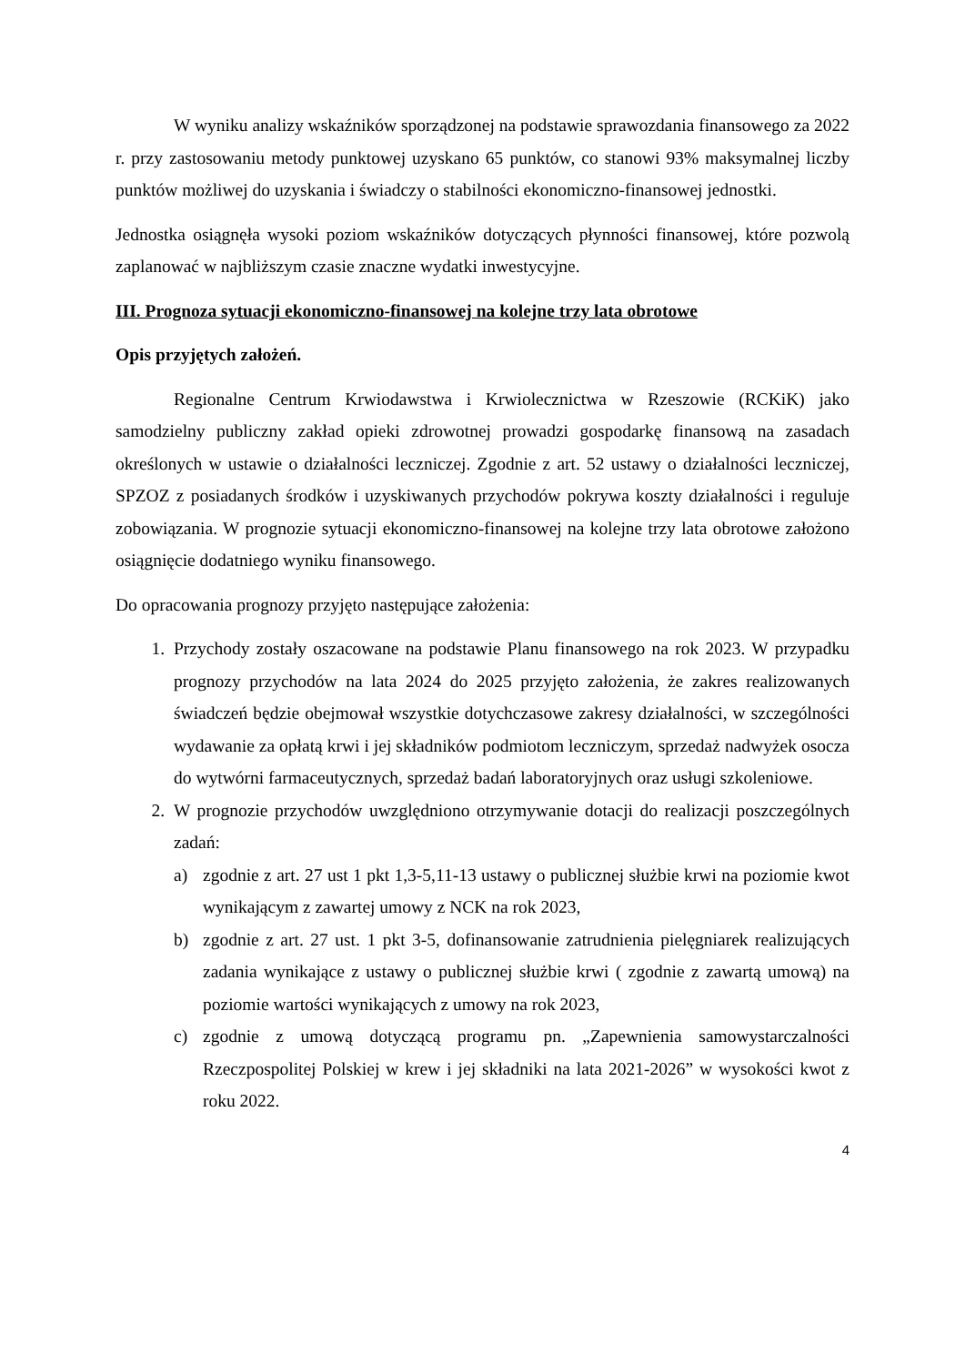W wyniku analizy wskaźników sporządzonej na podstawie sprawozdania finansowego za 2022 r. przy zastosowaniu metody punktowej uzyskano 65 punktów, co stanowi 93% maksymalnej liczby punktów możliwej do uzyskania i świadczy o stabilności ekonomiczno-finansowej jednostki.
Jednostka osiągnęła wysoki poziom wskaźników dotyczących płynności finansowej, które pozwolą zaplanować w najbliższym czasie znaczne wydatki inwestycyjne.
III. Prognoza sytuacji ekonomiczno-finansowej na kolejne trzy lata obrotowe
Opis przyjętych założeń.
Regionalne Centrum Krwiodawstwa i Krwiolecznictwa w Rzeszowie (RCKiK) jako samodzielny publiczny zakład opieki zdrowotnej prowadzi gospodarkę finansową na zasadach określonych w ustawie o działalności leczniczej. Zgodnie z art. 52 ustawy o działalności leczniczej, SPZOZ z posiadanych środków i uzyskiwanych przychodów pokrywa koszty działalności i reguluje zobowiązania. W prognozie sytuacji ekonomiczno-finansowej na kolejne trzy lata obrotowe założono osiągnięcie dodatniego wyniku finansowego.
Do opracowania prognozy przyjęto następujące założenia:
1. Przychody zostały oszacowane na podstawie Planu finansowego na rok 2023. W przypadku prognozy przychodów na lata 2024 do 2025 przyjęto założenia, że zakres realizowanych świadczeń będzie obejmował wszystkie dotychczasowe zakresy działalności, w szczególności wydawanie za opłatą krwi i jej składników podmiotom leczniczym, sprzedaż nadwyżek osocza do wytwórni farmaceutycznych, sprzedaż badań laboratoryjnych oraz usługi szkoleniowe.
2. W prognozie przychodów uwzględniono otrzymywanie dotacji do realizacji poszczególnych zadań:
a) zgodnie z art. 27 ust 1 pkt 1,3-5,11-13 ustawy o publicznej służbie krwi na poziomie kwot wynikającym z zawartej umowy z NCK na rok 2023,
b) zgodnie z art. 27 ust. 1 pkt 3-5, dofinansowanie zatrudnienia pielęgniarek realizujących zadania wynikające z ustawy o publicznej służbie krwi ( zgodnie z zawartą umową) na poziomie wartości wynikających z umowy na rok 2023,
c) zgodnie z umową dotyczącą programu pn. „Zapewnienia samowystarczalności Rzeczpospolitej Polskiej w krew i jej składniki na lata 2021-2026” w wysokości kwot z roku 2022.
4